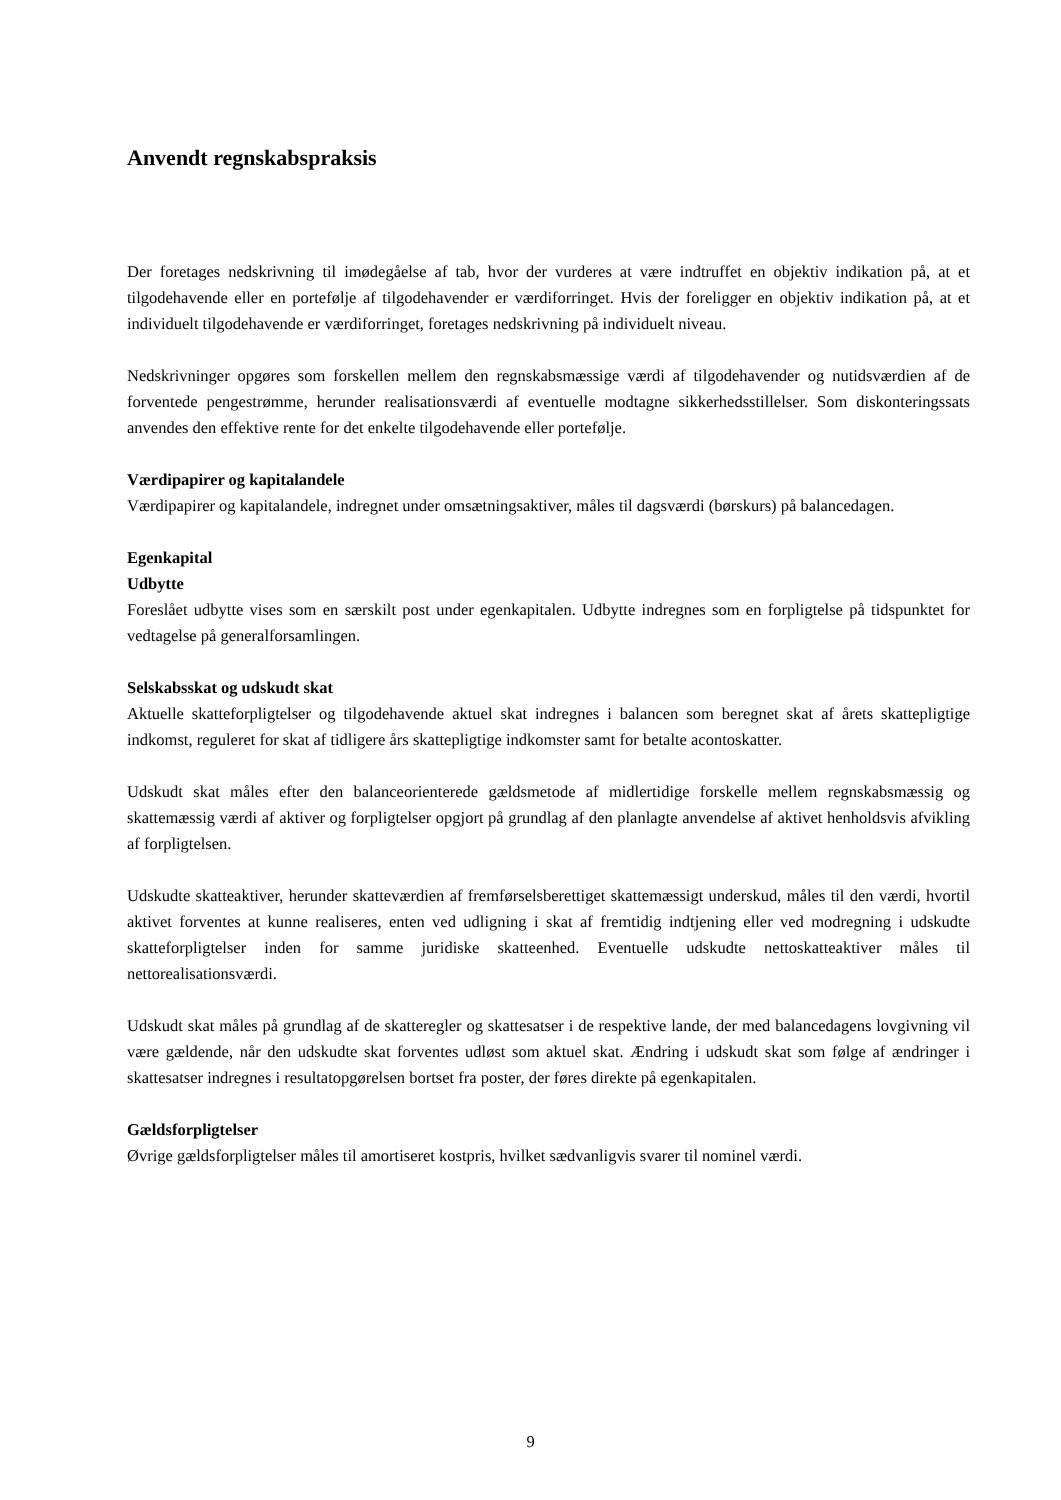Anvendt regnskabspraksis
Der foretages nedskrivning til imødegåelse af tab, hvor der vurderes at være indtruffet en objektiv indikation på, at et tilgodehavende eller en portefølje af tilgodehavender er værdiforringet. Hvis der foreligger en objektiv indikation på, at et individuelt tilgodehavende er værdiforringet, foretages nedskrivning på individuelt niveau.
Nedskrivninger opgøres som forskellen mellem den regnskabsmæssige værdi af tilgodehavender og nutidsværdien af de forventede pengestrømme, herunder realisationsværdi af eventuelle modtagne sikkerhedsstillelser. Som diskonteringssats anvendes den effektive rente for det enkelte tilgodehavende eller portefølje.
Værdipapirer og kapitalandele
Værdipapirer og kapitalandele, indregnet under omsætningsaktiver, måles til dagsværdi (børskurs) på balancedagen.
Egenkapital
Udbytte
Foreslået udbytte vises som en særskilt post under egenkapitalen. Udbytte indregnes som en forpligtelse på tidspunktet for vedtagelse på generalforsamlingen.
Selskabsskat og udskudt skat
Aktuelle skatteforpligtelser og tilgodehavende aktuel skat indregnes i balancen som beregnet skat af årets skattepligtige indkomst, reguleret for skat af tidligere års skattepligtige indkomster samt for betalte acontoskatter.
Udskudt skat måles efter den balanceorienterede gældsmetode af midlertidige forskelle mellem regnskabsmæssig og skattemæssig værdi af aktiver og forpligtelser opgjort på grundlag af den planlagte anvendelse af aktivet henholdsvis afvikling af forpligtelsen.
Udskudte skatteaktiver, herunder skatteværdien af fremførselsberettiget skattemæssigt underskud, måles til den værdi, hvortil aktivet forventes at kunne realiseres, enten ved udligning i skat af fremtidig indtjening eller ved modregning i udskudte skatteforpligtelser inden for samme juridiske skatteenhed. Eventuelle udskudte nettoskatteaktiver måles til nettorealisationsværdi.
Udskudt skat måles på grundlag af de skatteregler og skattesatser i de respektive lande, der med balancedagens lovgivning vil være gældende, når den udskudte skat forventes udløst som aktuel skat. Ændring i udskudt skat som følge af ændringer i skattesatser indregnes i resultatopgørelsen bortset fra poster, der føres direkte på egenkapitalen.
Gældsforpligtelser
Øvrige gældsforpligtelser måles til amortiseret kostpris, hvilket sædvanligvis svarer til nominel værdi.
9